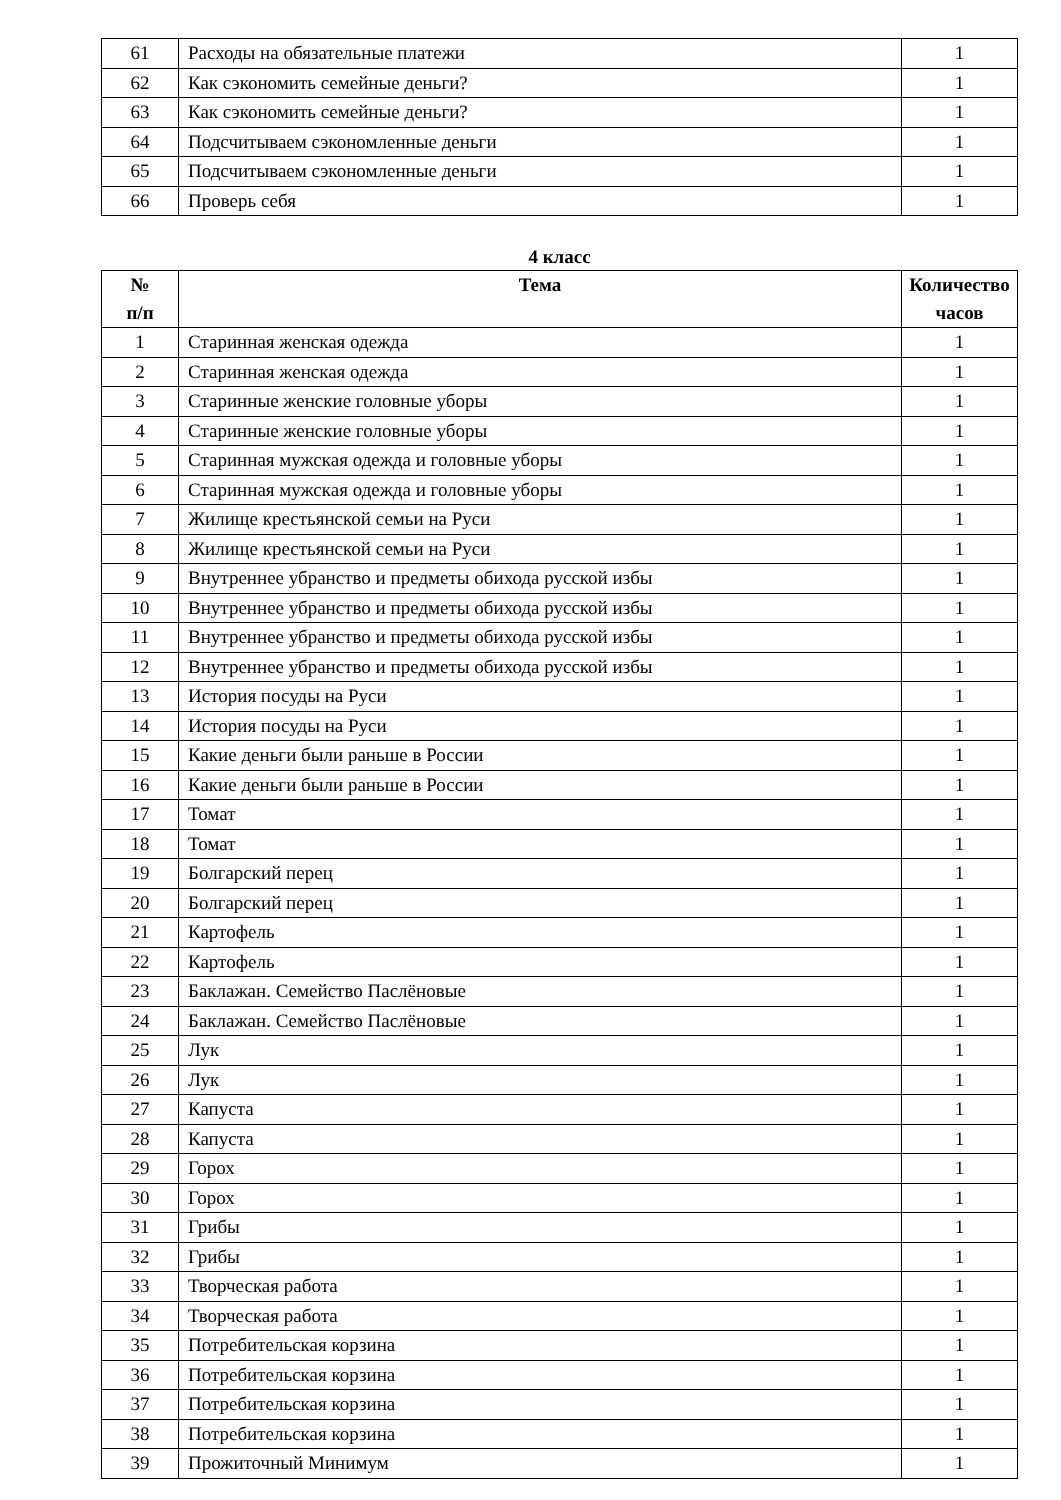| 61 | Расходы на обязательные платежи | 1 |
| 62 | Как сэкономить семейные деньги? | 1 |
| 63 | Как сэкономить семейные деньги? | 1 |
| 64 | Подсчитываем сэкономленные деньги | 1 |
| 65 | Подсчитываем сэкономленные деньги | 1 |
| 66 | Проверь себя | 1 |
4 класс
| № п/п | Тема | Количество часов |
| --- | --- | --- |
| 1 | Старинная женская одежда | 1 |
| 2 | Старинная женская одежда | 1 |
| 3 | Старинные женские головные уборы | 1 |
| 4 | Старинные женские головные уборы | 1 |
| 5 | Старинная мужская одежда и головные уборы | 1 |
| 6 | Старинная мужская одежда и головные уборы | 1 |
| 7 | Жилище крестьянской семьи на Руси | 1 |
| 8 | Жилище крестьянской семьи на Руси | 1 |
| 9 | Внутреннее убранство и предметы обихода русской избы | 1 |
| 10 | Внутреннее убранство и предметы обихода русской избы | 1 |
| 11 | Внутреннее убранство и предметы обихода русской избы | 1 |
| 12 | Внутреннее убранство и предметы обихода русской избы | 1 |
| 13 | История посуды на Руси | 1 |
| 14 | История посуды на Руси | 1 |
| 15 | Какие деньги были раньше в России | 1 |
| 16 | Какие деньги были раньше в России | 1 |
| 17 | Томат | 1 |
| 18 | Томат | 1 |
| 19 | Болгарский перец | 1 |
| 20 | Болгарский перец | 1 |
| 21 | Картофель | 1 |
| 22 | Картофель | 1 |
| 23 | Баклажан. Семейство Паслёновые | 1 |
| 24 | Баклажан. Семейство Паслёновые | 1 |
| 25 | Лук | 1 |
| 26 | Лук | 1 |
| 27 | Капуста | 1 |
| 28 | Капуста | 1 |
| 29 | Горох | 1 |
| 30 | Горох | 1 |
| 31 | Грибы | 1 |
| 32 | Грибы | 1 |
| 33 | Творческая работа | 1 |
| 34 | Творческая работа | 1 |
| 35 | Потребительская корзина | 1 |
| 36 | Потребительская корзина | 1 |
| 37 | Потребительская корзина | 1 |
| 38 | Потребительская корзина | 1 |
| 39 | Прожиточный Минимум | 1 |